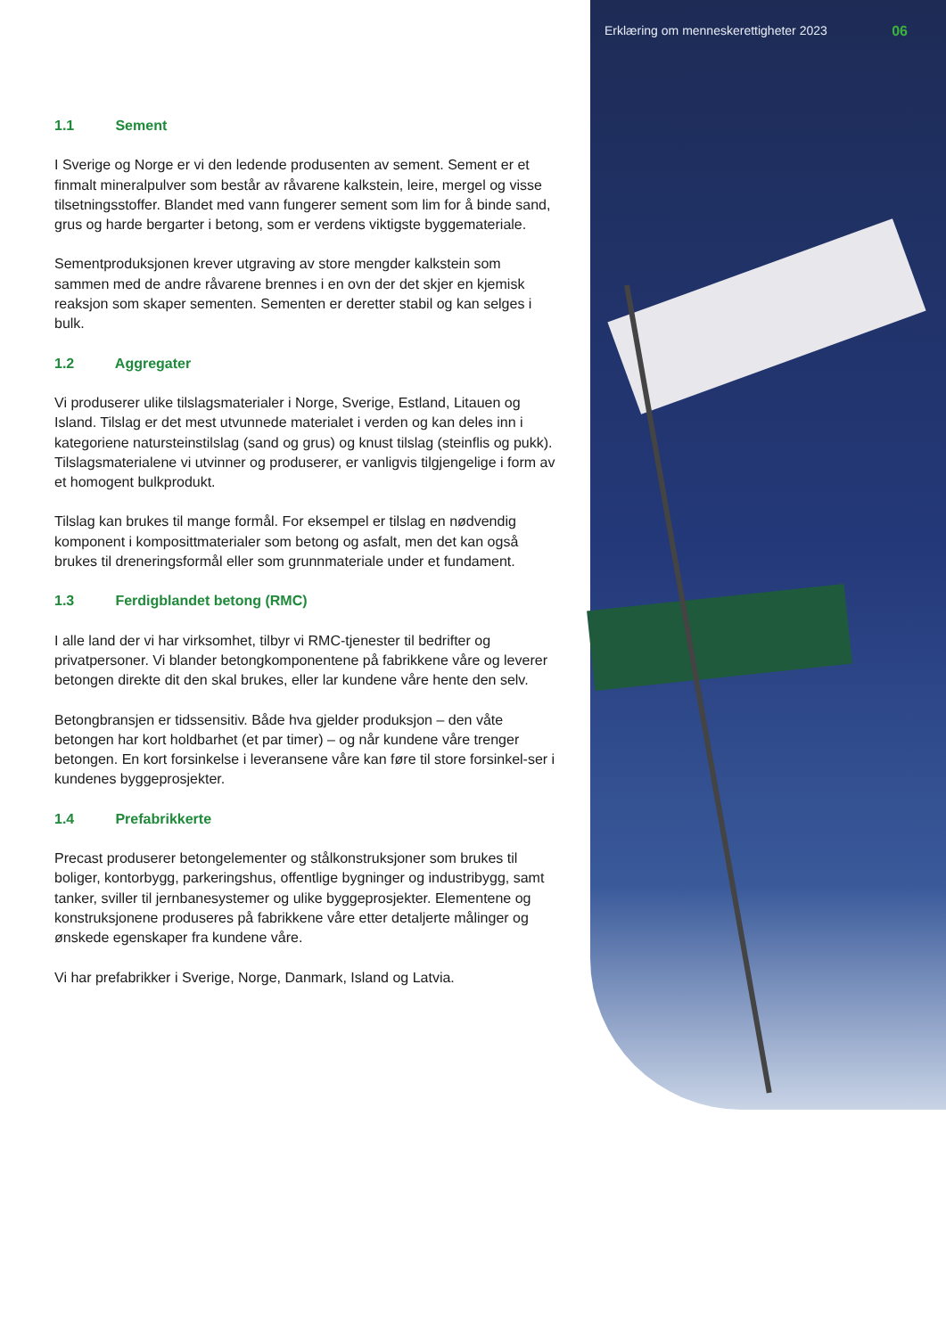Erklæring om menneskerettigheter 2023 06
1.1 Sement
I Sverige og Norge er vi den ledende produsenten av sement. Sement er et finmalt mineralpulver som består av råvarene kalkstein, leire, mergel og visse tilsetningsstoffer. Blandet med vann fungerer sement som lim for å binde sand, grus og harde bergarter i betong, som er verdens viktigste byggemateriale.
Sementproduksjonen krever utgraving av store mengder kalkstein som sammen med de andre råvarene brennes i en ovn der det skjer en kjemisk reaksjon som skaper sementen. Sementen er deretter stabil og kan selges i bulk.
1.2 Aggregater
Vi produserer ulike tilslagsmaterialer i Norge, Sverige, Estland, Litauen og Island. Tilslag er det mest utvunnede materialet i verden og kan deles inn i kategoriene natursteinstilslag (sand og grus) og knust tilslag (steinflis og pukk). Tilslagsmaterialene vi utvinner og produserer, er vanligvis tilgjengelige i form av et homogent bulkprodukt.
Tilslag kan brukes til mange formål. For eksempel er tilslag en nødvendig komponent i komposittmaterialer som betong og asfalt, men det kan også brukes til dreneringsformål eller som grunnmateriale under et fundament.
1.3 Ferdigblandet betong (RMC)
I alle land der vi har virksomhet, tilbyr vi RMC-tjenester til bedrifter og privatpersoner. Vi blander betongkomponentene på fabrikkene våre og leverer betongen direkte dit den skal brukes, eller lar kundene våre hente den selv.
Betongbransjen er tidssensitiv. Både hva gjelder produksjon – den våte betongen har kort holdbarhet (et par timer) – og når kundene våre trenger betongen. En kort forsinkelse i leveransene våre kan føre til store forsinkel-ser i kundenes byggeprosjekter.
1.4 Prefabrikkerte
Precast produserer betongelementer og stålkonstruksjoner som brukes til boliger, kontorbygg, parkeringshus, offentlige bygninger og industribygg, samt tanker, sviller til jernbanesystemer og ulike byggeprosjekter. Elementene og konstruksjonene produseres på fabrikkene våre etter detaljerte målinger og ønskede egenskaper fra kundene våre.
Vi har prefabrikker i Sverige, Norge, Danmark, Island og Latvia.